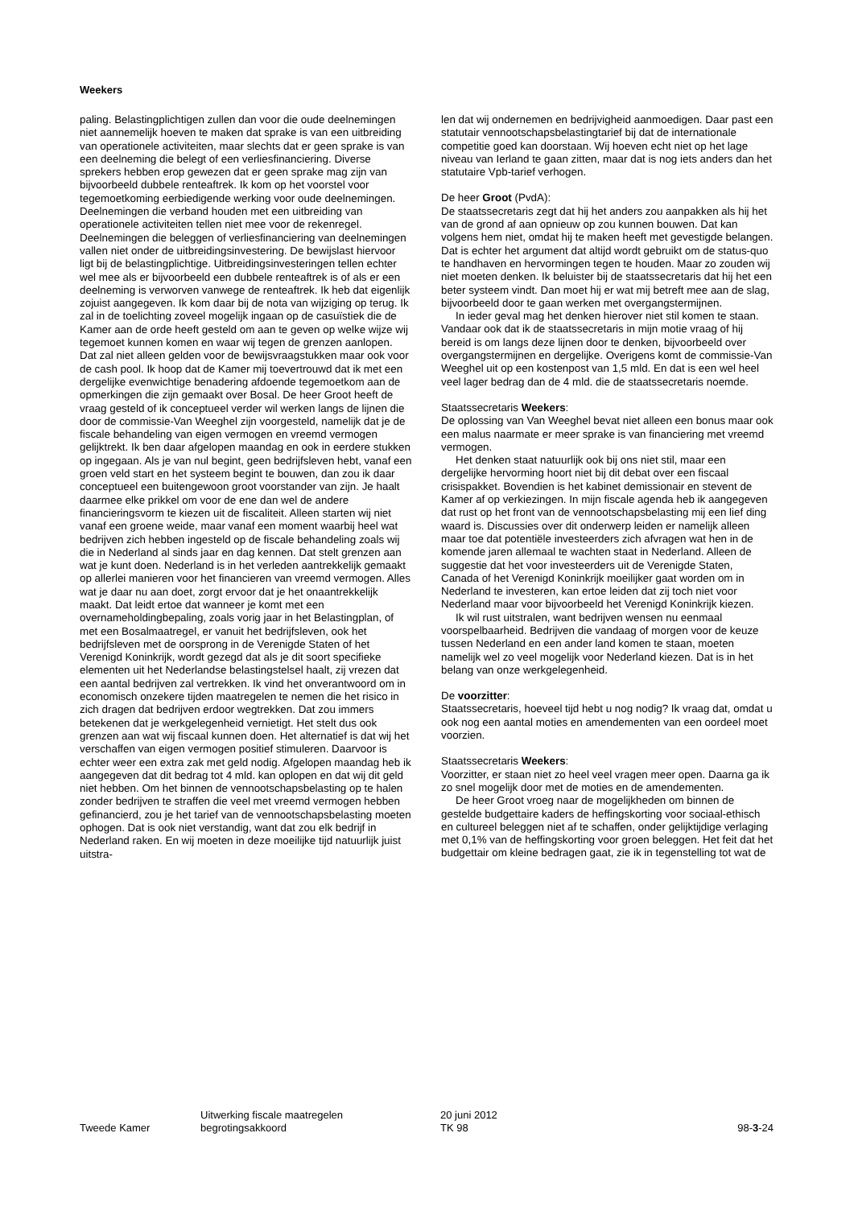Weekers
paling. Belastingplichtigen zullen dan voor die oude deelnemingen niet aannemelijk hoeven te maken dat sprake is van een uitbreiding van operationele activiteiten, maar slechts dat er geen sprake is van een deelneming die belegt of een verliesfinanciering. Diverse sprekers hebben erop gewezen dat er geen sprake mag zijn van bijvoorbeeld dubbele renteaftrek. Ik kom op het voorstel voor tegemoetkoming eerbiedigende werking voor oude deelnemingen. Deelnemingen die verband houden met een uitbreiding van operationele activiteiten tellen niet mee voor de rekenregel. Deelnemingen die beleggen of verliesfinanciering van deelnemingen vallen niet onder de uitbreidingsinvestering. De bewijslast hiervoor ligt bij de belastingplichtige. Uitbreidingsinvesteringen tellen echter wel mee als er bijvoorbeeld een dubbele renteaftrek is of als er een deelneming is verworven vanwege de renteaftrek. Ik heb dat eigenlijk zojuist aangegeven. Ik kom daar bij de nota van wijziging op terug. Ik zal in de toelichting zoveel mogelijk ingaan op de casuïstiek die de Kamer aan de orde heeft gesteld om aan te geven op welke wijze wij tegemoet kunnen komen en waar wij tegen de grenzen aanlopen. Dat zal niet alleen gelden voor de bewijsvraagstukken maar ook voor de cash pool. Ik hoop dat de Kamer mij toevertrouwd dat ik met een dergelijke evenwichtige benadering afdoende tegemoetkom aan de opmerkingen die zijn gemaakt over Bosal. De heer Groot heeft de vraag gesteld of ik conceptueel verder wil werken langs de lijnen die door de commissie-Van Weeghel zijn voorgesteld, namelijk dat je de fiscale behandeling van eigen vermogen en vreemd vermogen gelijktrekt. Ik ben daar afgelopen maandag en ook in eerdere stukken op ingegaan. Als je van nul begint, geen bedrijfsleven hebt, vanaf een groen veld start en het systeem begint te bouwen, dan zou ik daar conceptueel een buitengewoon groot voorstander van zijn. Je haalt daarmee elke prikkel om voor de ene dan wel de andere financieringsvorm te kiezen uit de fiscaliteit. Alleen starten wij niet vanaf een groene weide, maar vanaf een moment waarbij heel wat bedrijven zich hebben ingesteld op de fiscale behandeling zoals wij die in Nederland al sinds jaar en dag kennen. Dat stelt grenzen aan wat je kunt doen. Nederland is in het verleden aantrekkelijk gemaakt op allerlei manieren voor het financieren van vreemd vermogen. Alles wat je daar nu aan doet, zorgt ervoor dat je het onaantrekkelijk maakt. Dat leidt ertoe dat wanneer je komt met een overnameholdingbepaling, zoals vorig jaar in het Belastingplan, of met een Bosalmaatregel, er vanuit het bedrijfsleven, ook het bedrijfsleven met de oorsprong in de Verenigde Staten of het Verenigd Koninkrijk, wordt gezegd dat als je dit soort specifieke elementen uit het Nederlandse belastingstelsel haalt, zij vrezen dat een aantal bedrijven zal vertrekken. Ik vind het onverantwoord om in economisch onzekere tijden maatregelen te nemen die het risico in zich dragen dat bedrijven erdoor wegtrekken. Dat zou immers betekenen dat je werkgelegenheid vernietigt. Het stelt dus ook grenzen aan wat wij fiscaal kunnen doen. Het alternatief is dat wij het verschaffen van eigen vermogen positief stimuleren. Daarvoor is echter weer een extra zak met geld nodig. Afgelopen maandag heb ik aangegeven dat dit bedrag tot 4 mld. kan oplopen en dat wij dit geld niet hebben. Om het binnen de vennootschapsbelasting op te halen zonder bedrijven te straffen die veel met vreemd vermogen hebben gefinancierd, zou je het tarief van de vennootschapsbelasting moeten ophogen. Dat is ook niet verstandig, want dat zou elk bedrijf in Nederland raken. En wij moeten in deze moeilijke tijd natuurlijk juist uitstra-
len dat wij ondernemen en bedrijvigheid aanmoedigen. Daar past een statutair vennootschapsbelastingtarief bij dat de internationale competitie goed kan doorstaan. Wij hoeven echt niet op het lage niveau van Ierland te gaan zitten, maar dat is nog iets anders dan het statutaire Vpb-tarief verhogen.
De heer Groot (PvdA):
De staatssecretaris zegt dat hij het anders zou aanpakken als hij het van de grond af aan opnieuw op zou kunnen bouwen. Dat kan volgens hem niet, omdat hij te maken heeft met gevestigde belangen. Dat is echter het argument dat altijd wordt gebruikt om de status-quo te handhaven en hervormingen tegen te houden. Maar zo zouden wij niet moeten denken. Ik beluister bij de staatssecretaris dat hij het een beter systeem vindt. Dan moet hij er wat mij betreft mee aan de slag, bijvoorbeeld door te gaan werken met overgangstermijnen.
In ieder geval mag het denken hierover niet stil komen te staan. Vandaar ook dat ik de staatssecretaris in mijn motie vraag of hij bereid is om langs deze lijnen door te denken, bijvoorbeeld over overgangstermijnen en dergelijke. Overigens komt de commissie-Van Weeghel uit op een kostenpost van 1,5 mld. En dat is een wel heel veel lager bedrag dan de 4 mld. die de staatssecretaris noemde.
Staatssecretaris Weekers:
De oplossing van Van Weeghel bevat niet alleen een bonus maar ook een malus naarmate er meer sprake is van financiering met vreemd vermogen.
Het denken staat natuurlijk ook bij ons niet stil, maar een dergelijke hervorming hoort niet bij dit debat over een fiscaal crisispakket. Bovendien is het kabinet demissionair en stevent de Kamer af op verkiezingen. In mijn fiscale agenda heb ik aangegeven dat rust op het front van de vennootschapsbelasting mij een lief ding waard is. Discussies over dit onderwerp leiden er namelijk alleen maar toe dat potentiële investeerders zich afvragen wat hen in de komende jaren allemaal te wachten staat in Nederland. Alleen de suggestie dat het voor investeerders uit de Verenigde Staten, Canada of het Verenigd Koninkrijk moeilijker gaat worden om in Nederland te investeren, kan ertoe leiden dat zij toch niet voor Nederland maar voor bijvoorbeeld het Verenigd Koninkrijk kiezen.
Ik wil rust uitstralen, want bedrijven wensen nu eenmaal voorspelbaarheid. Bedrijven die vandaag of morgen voor de keuze tussen Nederland en een ander land komen te staan, moeten namelijk wel zo veel mogelijk voor Nederland kiezen. Dat is in het belang van onze werkgelegenheid.
De voorzitter:
Staatssecretaris, hoeveel tijd hebt u nog nodig? Ik vraag dat, omdat u ook nog een aantal moties en amendementen van een oordeel moet voorzien.
Staatssecretaris Weekers:
Voorzitter, er staan niet zo heel veel vragen meer open. Daarna ga ik zo snel mogelijk door met de moties en de amendementen.
De heer Groot vroeg naar de mogelijkheden om binnen de gestelde budgettaire kaders de heffingskorting voor sociaal-ethisch en cultureel beleggen niet af te schaffen, onder gelijktijdige verlaging met 0,1% van de heffingskorting voor groen beleggen. Het feit dat het budgettair om kleine bedragen gaat, zie ik in tegenstelling tot wat de
Tweede Kamer
Uitwerking fiscale maatregelen
begrotingsakkoord
20 juni 2012
TK 98
98-3-24